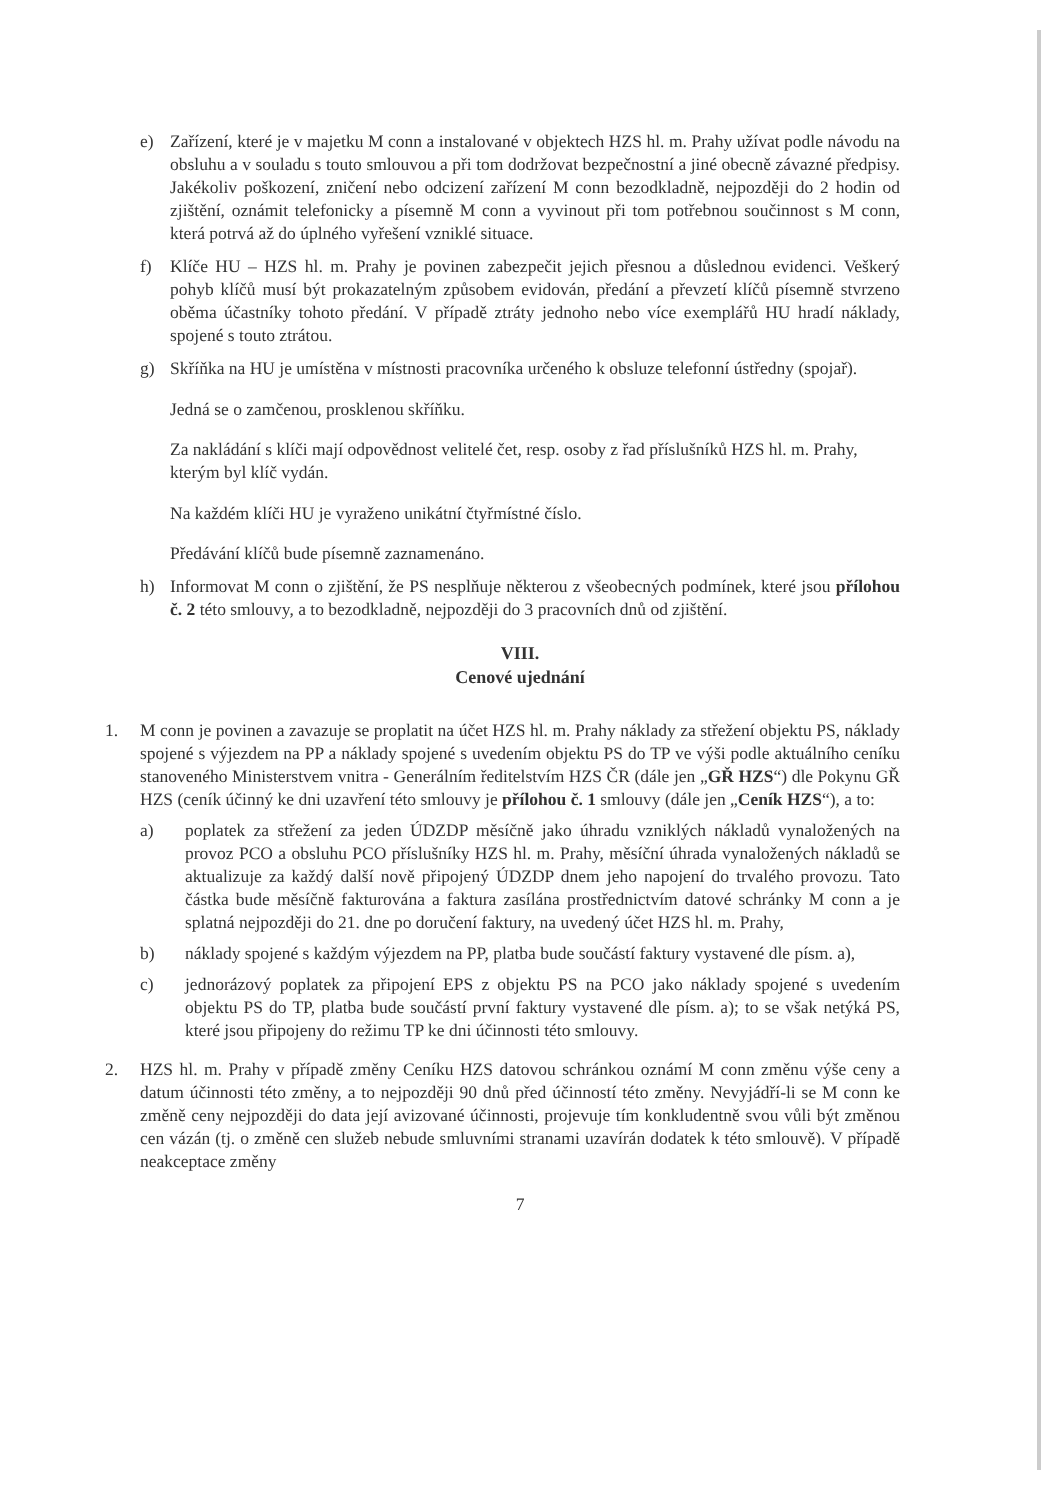e) Zařízení, které je v majetku M conn a instalované v objektech HZS hl. m. Prahy užívat podle návodu na obsluhu a v souladu s touto smlouvou a při tom dodržovat bezpečnostní a jiné obecně závazné předpisy. Jakékoliv poškození, zničení nebo odcizení zařízení M conn bezodkladně, nejpozději do 2 hodin od zjištění, oznámit telefonicky a písemně M conn a vyvinout při tom potřebnou součinnost s M conn, která potrvá až do úplného vyřešení vzniklé situace.
f) Klíče HU – HZS hl. m. Prahy je povinen zabezpečit jejich přesnou a důslednou evidenci. Veškerý pohyb klíčů musí být prokazatelným způsobem evidován, předání a převzetí klíčů písemně stvrzeno oběma účastníky tohoto předání. V případě ztráty jednoho nebo více exemplářů HU hradí náklady, spojené s touto ztrátou.
g) Skříňka na HU je umístěna v místnosti pracovníka určeného k obsluze telefonní ústředny (spojař).
Jedná se o zamčenou, prosklenou skříňku.
Za nakládání s klíči mají odpovědnost velitelé čet, resp. osoby z řad příslušníků HZS hl. m. Prahy, kterým byl klíč vydán.
Na každém klíči HU je vyraženo unikátní čtyřmístné číslo.
Předávání klíčů bude písemně zaznamenáno.
h) Informovat M conn o zjištění, že PS nesplňuje některou z všeobecných podmínek, které jsou přílohou č. 2 této smlouvy, a to bezodkladně, nejpozději do 3 pracovních dnů od zjištění.
VIII.
Cenové ujednání
1. M conn je povinen a zavazuje se proplatit na účet HZS hl. m. Prahy náklady za střežení objektu PS, náklady spojené s výjezdem na PP a náklady spojené s uvedením objektu PS do TP ve výši podle aktuálního ceníku stanoveného Ministerstvem vnitra - Generálním ředitelstvím HZS ČR (dále jen „GŘ HZS“) dle Pokynu GŘ HZS (ceník účinný ke dni uzavření této smlouvy je přílohou č. 1 smlouvy (dále jen „Ceník HZS“), a to:
a) poplatek za střežení za jeden ÚDZDP měsíčně jako úhradu vzniklých nákladů vynaložených na provoz PCO a obsluhu PCO příslušníky HZS hl. m. Prahy, měsíční úhrada vynaložených nákladů se aktualizuje za každý další nově připojený ÚDZDP dnem jeho napojení do trvalého provozu. Tato částka bude měsíčně fakturována a faktura zasílána prostřednictvím datové schránky M conn a je splatná nejpozději do 21. dne po doručení faktury, na uvedený účet HZS hl. m. Prahy,
b) náklady spojené s každým výjezdem na PP, platba bude součástí faktury vystavené dle písm. a),
c) jednorázový poplatek za připojení EPS z objektu PS na PCO jako náklady spojené s uvedením objektu PS do TP, platba bude součástí první faktury vystavené dle písm. a); to se však netýká PS, které jsou připojeny do režimu TP ke dni účinnosti této smlouvy.
2. HZS hl. m. Prahy v případě změny Ceníku HZS datovou schránkou oznámí M conn změnu výše ceny a datum účinnosti této změny, a to nejpozději 90 dnů před účinností této změny. Nevyjádří-li se M conn ke změně ceny nejpozději do data její avizované účinnosti, projevuje tím konkludentně svou vůli být změnou cen vázán (tj. o změně cen služeb nebude smluvními stranami uzavírán dodatek k této smlouvě). V případě neakceptace změny
7